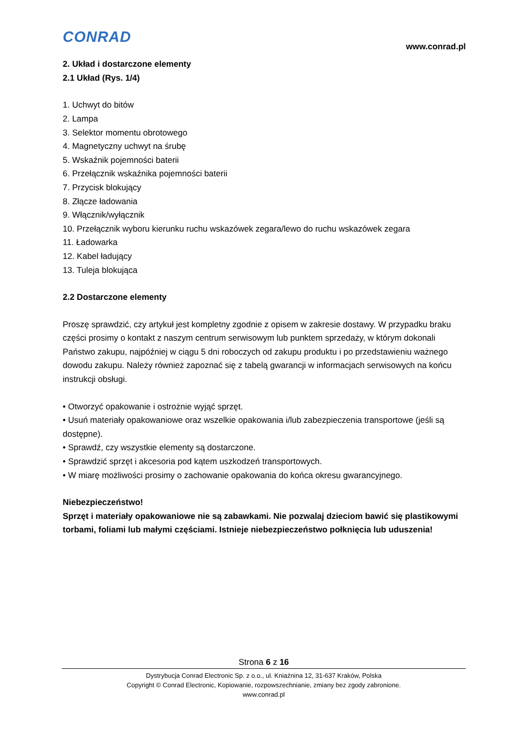CONRAD
www.conrad.pl
2. Układ i dostarczone elementy
2.1 Układ (Rys. 1/4)
1. Uchwyt do bitów
2. Lampa
3. Selektor momentu obrotowego
4. Magnetyczny uchwyt na śrubę
5. Wskaźnik pojemności baterii
6. Przełącznik wskaźnika pojemności baterii
7. Przycisk blokujący
8. Złącze ładowania
9. Włącznik/wyłącznik
10. Przełącznik wyboru kierunku ruchu wskazówek zegara/lewo do ruchu wskazówek zegara
11. Ładowarka
12. Kabel ładujący
13. Tuleja blokująca
2.2 Dostarczone elementy
Proszę sprawdzić, czy artykuł jest kompletny zgodnie z opisem w zakresie dostawy. W przypadku braku części prosimy o kontakt z naszym centrum serwisowym lub punktem sprzedaży, w którym dokonali Państwo zakupu, najpóźniej w ciągu 5 dni roboczych od zakupu produktu i po przedstawieniu ważnego dowodu zakupu. Należy również zapoznać się z tabelą gwarancji w informacjach serwisowych na końcu instrukcji obsługi.
• Otworzyć opakowanie i ostrożnie wyjąć sprzęt.
• Usuń materiały opakowaniowe oraz wszelkie opakowania i/lub zabezpieczenia transportowe (jeśli są dostępne).
• Sprawdź, czy wszystkie elementy są dostarczone.
• Sprawdzić sprzęt i akcesoria pod kątem uszkodzeń transportowych.
• W miarę możliwości prosimy o zachowanie opakowania do końca okresu gwarancyjnego.
Niebezpieczeństwo!
Sprzęt i materiały opakowaniowe nie są zabawkami. Nie pozwalaj dzieciom bawić się plastikowymi torbami, foliami lub małymi częściami. Istnieje niebezpieczeństwo połknięcia lub uduszenia!
Strona 6 z 16
Dystrybucja Conrad Electronic Sp. z o.o., ul. Kniaźnina 12, 31-637 Kraków, Polska
Copyright © Conrad Electronic, Kopiowanie, rozpowszechnianie, zmiany bez zgody zabronione.
www.conrad.pl